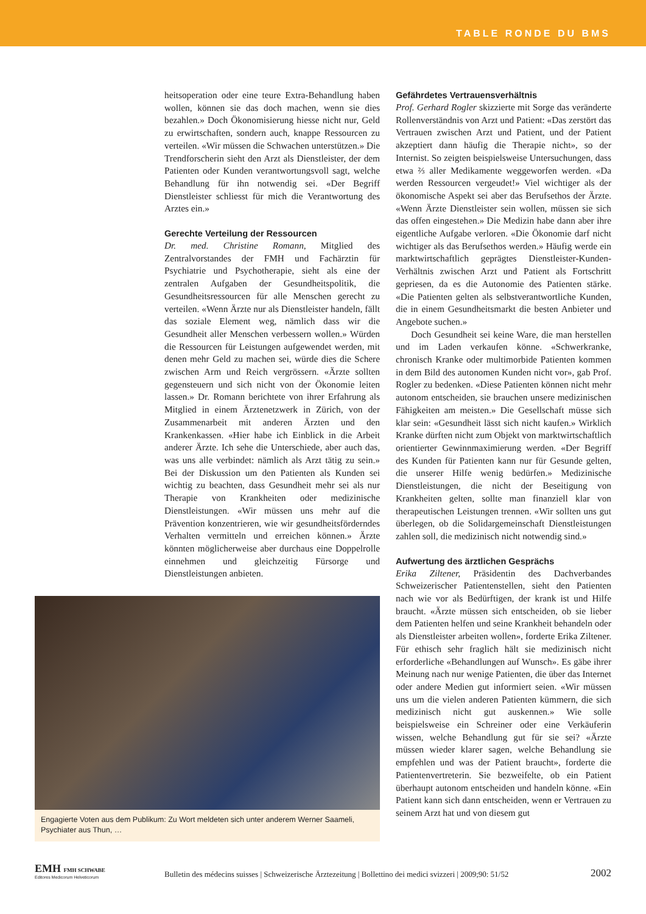TABLE RONDE DU BMS
heitsoperation oder eine teure Extra-Behandlung haben wollen, können sie das doch machen, wenn sie dies bezahlen.» Doch Ökonomisierung hiesse nicht nur, Geld zu erwirtschaften, sondern auch, knappe Ressourcen zu verteilen. «Wir müssen die Schwachen unterstützen.» Die Trendforscherin sieht den Arzt als Dienstleister, der dem Patienten oder Kunden verantwortungsvoll sagt, welche Behandlung für ihn notwendig sei. «Der Begriff Dienstleister schliesst für mich die Verantwortung des Arztes ein.»
Gerechte Verteilung der Ressourcen
Dr. med. Christine Romann, Mitglied des Zentralvorstandes der FMH und Fachärztin für Psychiatrie und Psychotherapie, sieht als eine der zentralen Aufgaben der Gesundheitspolitik, die Gesundheitsressourcen für alle Menschen gerecht zu verteilen. «Wenn Ärzte nur als Dienstleister handeln, fällt das soziale Element weg, nämlich dass wir die Gesundheit aller Menschen verbessern wollen.» Würden die Ressourcen für Leistungen aufgewendet werden, mit denen mehr Geld zu machen sei, würde dies die Schere zwischen Arm und Reich vergrössern. «Ärzte sollten gegensteuern und sich nicht von der Ökonomie leiten lassen.» Dr. Romann berichtete von ihrer Erfahrung als Mitglied in einem Ärztenetzwerk in Zürich, von der Zusammenarbeit mit anderen Ärzten und den Krankenkassen. «Hier habe ich Einblick in die Arbeit anderer Ärzte. Ich sehe die Unterschiede, aber auch das, was uns alle verbindet: nämlich als Arzt tätig zu sein.» Bei der Diskussion um den Patienten als Kunden sei wichtig zu beachten, dass Gesundheit mehr sei als nur Therapie von Krankheiten oder medizinische Dienstleistungen. «Wir müssen uns mehr auf die Prävention konzentrieren, wie wir gesundheitsförderndes Verhalten vermitteln und erreichen können.» Ärzte könnten möglicherweise aber durchaus eine Doppelrolle einnehmen und gleichzeitig Fürsorge und Dienstleistungen anbieten.
Engagierte Voten aus dem Publikum: Zu Wort meldeten sich unter anderem Werner Saameli, Psychiater aus Thun, …
Gefährdetes Vertrauensverhältnis
Prof. Gerhard Rogler skizzierte mit Sorge das veränderte Rollenverständnis von Arzt und Patient: «Das zerstört das Vertrauen zwischen Arzt und Patient, und der Patient akzeptiert dann häufig die Therapie nicht», so der Internist. So zeigten beispielsweise Untersuchungen, dass etwa ⅔ aller Medikamente weggeworfen werden. «Da werden Ressourcen vergeudet!» Viel wichtiger als der ökonomische Aspekt sei aber das Berufsethos der Ärzte. «Wenn Ärzte Dienstleister sein wollen, müssen sie sich das offen eingestehen.» Die Medizin habe dann aber ihre eigentliche Aufgabe verloren. «Die Ökonomie darf nicht wichtiger als das Berufsethos werden.» Häufig werde ein marktwirtschaftlich geprägtes Dienstleister-Kunden-Verhältnis zwischen Arzt und Patient als Fortschritt gepriesen, da es die Autonomie des Patienten stärke. «Die Patienten gelten als selbstverantwortliche Kunden, die in einem Gesundheitsmarkt die besten Anbieter und Angebote suchen.»
Doch Gesundheit sei keine Ware, die man herstellen und im Laden verkaufen könne. «Schwerkranke, chronisch Kranke oder multimorbide Patienten kommen in dem Bild des autonomen Kunden nicht vor», gab Prof. Rogler zu bedenken. «Diese Patienten können nicht mehr autonom entscheiden, sie brauchen unsere medizinischen Fähigkeiten am meisten.» Die Gesellschaft müsse sich klar sein: «Gesundheit lässt sich nicht kaufen.» Wirklich Kranke dürften nicht zum Objekt von marktwirtschaftlich orientierter Gewinnmaximierung werden. «Der Begriff des Kunden für Patienten kann nur für Gesunde gelten, die unserer Hilfe wenig bedürfen.» Medizinische Dienstleistungen, die nicht der Beseitigung von Krankheiten gelten, sollte man finanziell klar von therapeutischen Leistungen trennen. «Wir sollten uns gut überlegen, ob die Solidargemeinschaft Dienstleistungen zahlen soll, die medizinisch nicht notwendig sind.»
Aufwertung des ärztlichen Gesprächs
Erika Ziltener, Präsidentin des Dachverbandes Schweizerischer Patientenstellen, sieht den Patienten nach wie vor als Bedürftigen, der krank ist und Hilfe braucht. «Ärzte müssen sich entscheiden, ob sie lieber dem Patienten helfen und seine Krankheit behandeln oder als Dienstleister arbeiten wollen», forderte Erika Ziltener. Für ethisch sehr fraglich hält sie medizinisch nicht erforderliche «Behandlungen auf Wunsch». Es gäbe ihrer Meinung nach nur wenige Patienten, die über das Internet oder andere Medien gut informiert seien. «Wir müssen uns um die vielen anderen Patienten kümmern, die sich medizinisch nicht gut auskennen.» Wie solle beispielsweise ein Schreiner oder eine Verkäuferin wissen, welche Behandlung gut für sie sei? «Ärzte müssen wieder klarer sagen, welche Behandlung sie empfehlen und was der Patient braucht», forderte die Patientenvertreterin. Sie bezweifelte, ob ein Patient überhaupt autonom entscheiden und handeln könne. «Ein Patient kann sich dann entscheiden, wenn er Vertrauen zu seinem Arzt hat und von diesem gut
EMH FMH SCHWABE
Editores Medicorum Helveticorum
Bulletin des médecins suisses | Schweizerische Ärztezeitung | Bollettino dei medici svizzeri | 2009;90: 51/52
2002